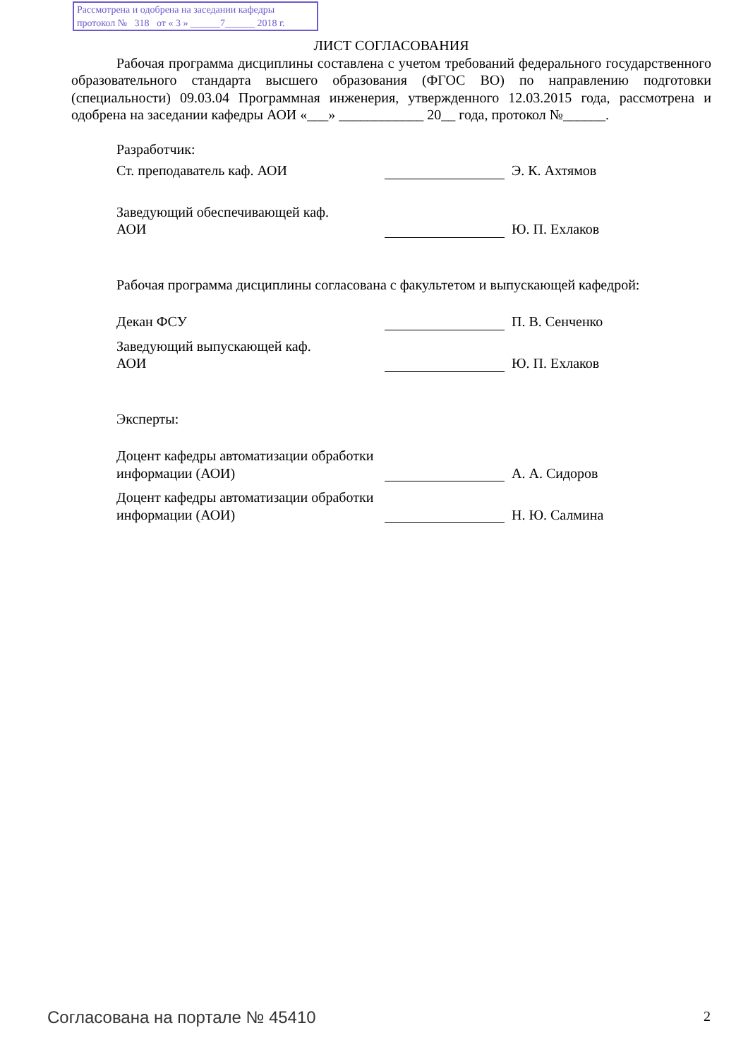Рассмотрена и одобрена на заседании кафедры
протокол № 318 от « 3 » ______7______ 2018 г.
ЛИСТ СОГЛАСОВАНИЯ
Рабочая программа дисциплины составлена с учетом требований федерального государственного образовательного стандарта высшего образования (ФГОС ВО) по направлению подготовки (специальности) 09.03.04 Программная инженерия, утвержденного 12.03.2015 года, рассмотрена и одобрена на заседании кафедры АОИ «___» ____________ 20__ года, протокол №______.
Разработчик:
Ст. преподаватель каф. АОИ
Э. К. Ахтямов
Заведующий обеспечивающей каф.
АОИ
Ю. П. Ехлаков
Рабочая программа дисциплины согласована с факультетом и выпускающей кафедрой:
Декан ФСУ
П. В. Сенченко
Заведующий выпускающей каф.
АОИ
Ю. П. Ехлаков
Эксперты:
Доцент кафедры автоматизации обработки информации (АОИ)
А. А. Сидоров
Доцент кафедры автоматизации обработки информации (АОИ)
Н. Ю. Салмина
Согласована на портале № 45410 2